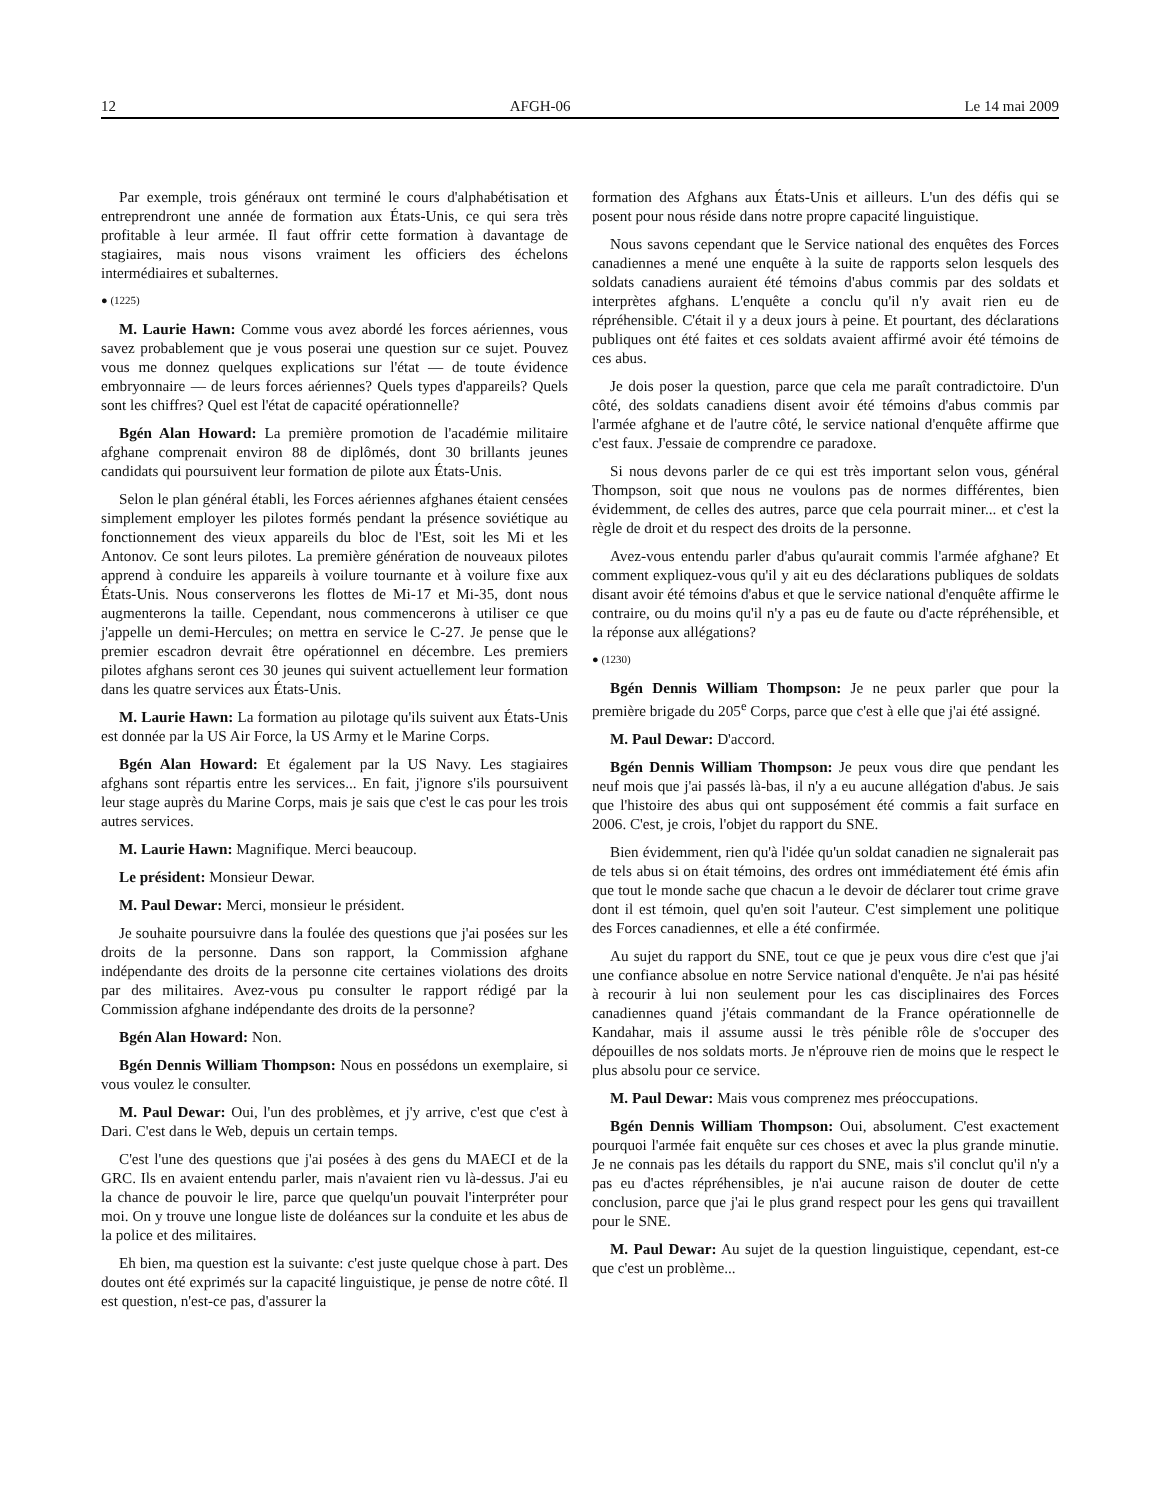12 AFGH-06 Le 14 mai 2009
Par exemple, trois généraux ont terminé le cours d'alphabétisation et entreprendront une année de formation aux États-Unis, ce qui sera très profitable à leur armée. Il faut offrir cette formation à davantage de stagiaires, mais nous visons vraiment les officiers des échelons intermédiaires et subalternes.
● (1225)
M. Laurie Hawn: Comme vous avez abordé les forces aériennes, vous savez probablement que je vous poserai une question sur ce sujet. Pouvez vous me donnez quelques explications sur l'état — de toute évidence embryonnaire — de leurs forces aériennes? Quels types d'appareils? Quels sont les chiffres? Quel est l'état de capacité opérationnelle?
Bgén Alan Howard: La première promotion de l'académie militaire afghane comprenait environ 88 de diplômés, dont 30 brillants jeunes candidats qui poursuivent leur formation de pilote aux États-Unis.
Selon le plan général établi, les Forces aériennes afghanes étaient censées simplement employer les pilotes formés pendant la présence soviétique au fonctionnement des vieux appareils du bloc de l'Est, soit les Mi et les Antonov. Ce sont leurs pilotes. La première génération de nouveaux pilotes apprend à conduire les appareils à voilure tournante et à voilure fixe aux États-Unis. Nous conserverons les flottes de Mi-17 et Mi-35, dont nous augmenterons la taille. Cependant, nous commencerons à utiliser ce que j'appelle un demi-Hercules; on mettra en service le C-27. Je pense que le premier escadron devrait être opérationnel en décembre. Les premiers pilotes afghans seront ces 30 jeunes qui suivent actuellement leur formation dans les quatre services aux États-Unis.
M. Laurie Hawn: La formation au pilotage qu'ils suivent aux États-Unis est donnée par la US Air Force, la US Army et le Marine Corps.
Bgén Alan Howard: Et également par la US Navy. Les stagiaires afghans sont répartis entre les services... En fait, j'ignore s'ils poursuivent leur stage auprès du Marine Corps, mais je sais que c'est le cas pour les trois autres services.
M. Laurie Hawn: Magnifique. Merci beaucoup.
Le président: Monsieur Dewar.
M. Paul Dewar: Merci, monsieur le président.
Je souhaite poursuivre dans la foulée des questions que j'ai posées sur les droits de la personne. Dans son rapport, la Commission afghane indépendante des droits de la personne cite certaines violations des droits par des militaires. Avez-vous pu consulter le rapport rédigé par la Commission afghane indépendante des droits de la personne?
Bgén Alan Howard: Non.
Bgén Dennis William Thompson: Nous en possédons un exemplaire, si vous voulez le consulter.
M. Paul Dewar: Oui, l'un des problèmes, et j'y arrive, c'est que c'est à Dari. C'est dans le Web, depuis un certain temps.
C'est l'une des questions que j'ai posées à des gens du MAECI et de la GRC. Ils en avaient entendu parler, mais n'avaient rien vu là-dessus. J'ai eu la chance de pouvoir le lire, parce que quelqu'un pouvait l'interpréter pour moi. On y trouve une longue liste de doléances sur la conduite et les abus de la police et des militaires.
Eh bien, ma question est la suivante: c'est juste quelque chose à part. Des doutes ont été exprimés sur la capacité linguistique, je pense de notre côté. Il est question, n'est-ce pas, d'assurer la
formation des Afghans aux États-Unis et ailleurs. L'un des défis qui se posent pour nous réside dans notre propre capacité linguistique.
Nous savons cependant que le Service national des enquêtes des Forces canadiennes a mené une enquête à la suite de rapports selon lesquels des soldats canadiens auraient été témoins d'abus commis par des soldats et interprètes afghans. L'enquête a conclu qu'il n'y avait rien eu de répréhensible. C'était il y a deux jours à peine. Et pourtant, des déclarations publiques ont été faites et ces soldats avaient affirmé avoir été témoins de ces abus.
Je dois poser la question, parce que cela me paraît contradictoire. D'un côté, des soldats canadiens disent avoir été témoins d'abus commis par l'armée afghane et de l'autre côté, le service national d'enquête affirme que c'est faux. J'essaie de comprendre ce paradoxe.
Si nous devons parler de ce qui est très important selon vous, général Thompson, soit que nous ne voulons pas de normes différentes, bien évidemment, de celles des autres, parce que cela pourrait miner... et c'est la règle de droit et du respect des droits de la personne.
Avez-vous entendu parler d'abus qu'aurait commis l'armée afghane? Et comment expliquez-vous qu'il y ait eu des déclarations publiques de soldats disant avoir été témoins d'abus et que le service national d'enquête affirme le contraire, ou du moins qu'il n'y a pas eu de faute ou d'acte répréhensible, et la réponse aux allégations?
● (1230)
Bgén Dennis William Thompson: Je ne peux parler que pour la première brigade du 205<sup>e</sup> Corps, parce que c'est à elle que j'ai été assigné.
M. Paul Dewar: D'accord.
Bgén Dennis William Thompson: Je peux vous dire que pendant les neuf mois que j'ai passés là-bas, il n'y a eu aucune allégation d'abus. Je sais que l'histoire des abus qui ont supposément été commis a fait surface en 2006. C'est, je crois, l'objet du rapport du SNE.
Bien évidemment, rien qu'à l'idée qu'un soldat canadien ne signalerait pas de tels abus si on était témoins, des ordres ont immédiatement été émis afin que tout le monde sache que chacun a le devoir de déclarer tout crime grave dont il est témoin, quel qu'en soit l'auteur. C'est simplement une politique des Forces canadiennes, et elle a été confirmée.
Au sujet du rapport du SNE, tout ce que je peux vous dire c'est que j'ai une confiance absolue en notre Service national d'enquête. Je n'ai pas hésité à recourir à lui non seulement pour les cas disciplinaires des Forces canadiennes quand j'étais commandant de la France opérationnelle de Kandahar, mais il assume aussi le très pénible rôle de s'occuper des dépouilles de nos soldats morts. Je n'éprouve rien de moins que le respect le plus absolu pour ce service.
M. Paul Dewar: Mais vous comprenez mes préoccupations.
Bgén Dennis William Thompson: Oui, absolument. C'est exactement pourquoi l'armée fait enquête sur ces choses et avec la plus grande minutie. Je ne connais pas les détails du rapport du SNE, mais s'il conclut qu'il n'y a pas eu d'actes répréhensibles, je n'ai aucune raison de douter de cette conclusion, parce que j'ai le plus grand respect pour les gens qui travaillent pour le SNE.
M. Paul Dewar: Au sujet de la question linguistique, cependant, est-ce que c'est un problème...